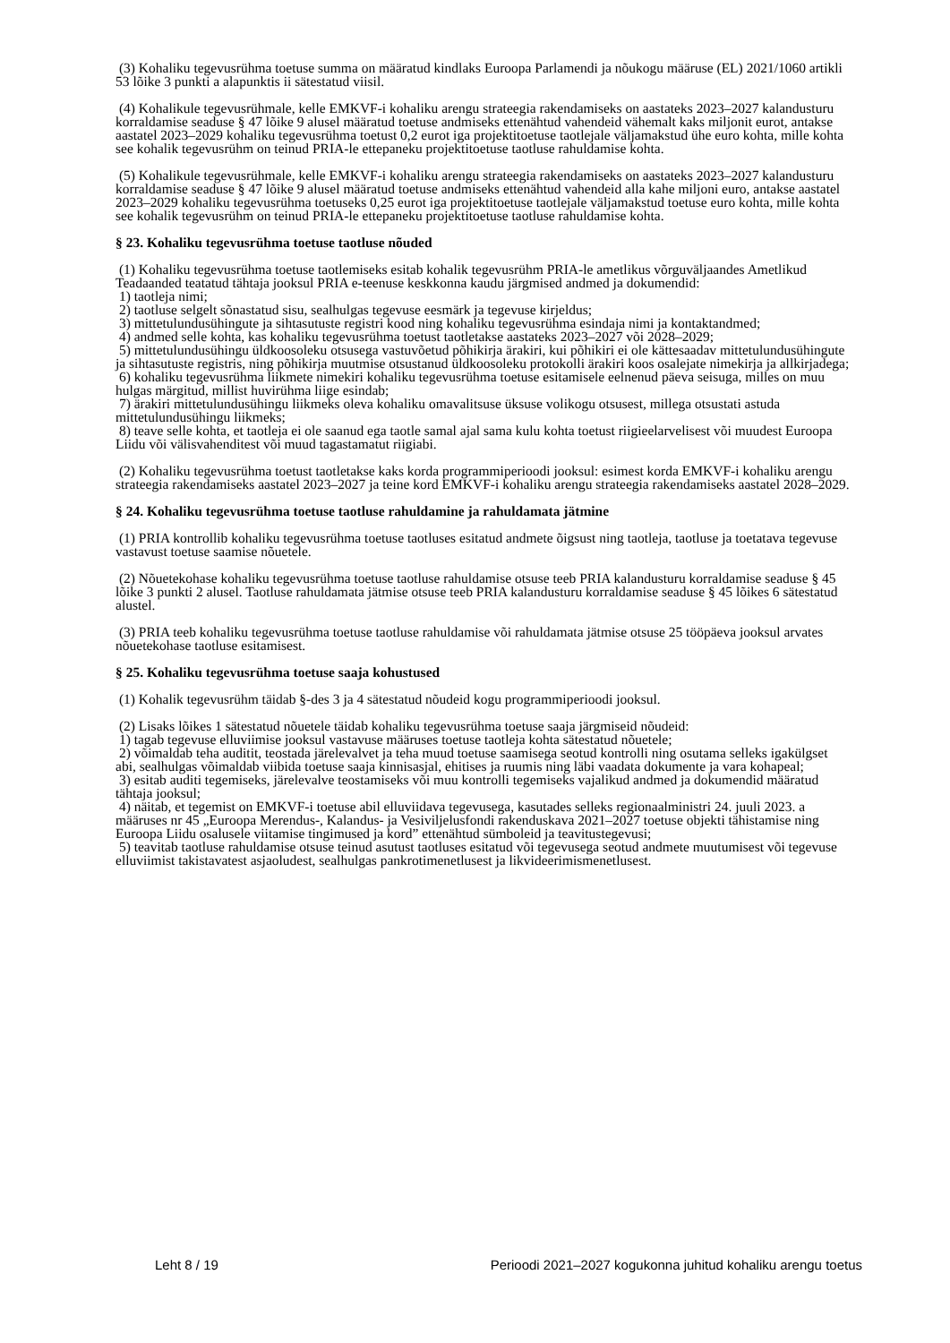(3) Kohaliku tegevusrühma toetuse summa on määratud kindlaks Euroopa Parlamendi ja nõukogu määruse (EL) 2021/1060 artikli 53 lõike 3 punkti a alapunktis ii sätestatud viisil.
(4) Kohalikule tegevusrühmale, kelle EMKVF-i kohaliku arengu strateegia rakendamiseks on aastateks 2023–2027 kalandusturu korraldamise seaduse § 47 lõike 9 alusel määratud toetuse andmiseks ettenähtud vahendeid vähemalt kaks miljonit eurot, antakse aastatel 2023–2029 kohaliku tegevusrühma toetust 0,2 eurot iga projektitoetuse taotlejale väljamakstud ühe euro kohta, mille kohta see kohalik tegevusrühm on teinud PRIA-le ettepaneku projektitoetuse taotluse rahuldamise kohta.
(5) Kohalikule tegevusrühmale, kelle EMKVF-i kohaliku arengu strateegia rakendamiseks on aastateks 2023–2027 kalandusturu korraldamise seaduse § 47 lõike 9 alusel määratud toetuse andmiseks ettenähtud vahendeid alla kahe miljoni euro, antakse aastatel 2023–2029 kohaliku tegevusrühma toetuseks 0,25 eurot iga projektitoetuse taotlejale väljamakstud toetuse euro kohta, mille kohta see kohalik tegevusrühm on teinud PRIA-le ettepaneku projektitoetuse taotluse rahuldamise kohta.
§ 23. Kohaliku tegevusrühma toetuse taotluse nõuded
(1) Kohaliku tegevusrühma toetuse taotlemiseks esitab kohalik tegevusrühm PRIA-le ametlikus võrguväljaandes Ametlikud Teadaanded teatatud tähtaja jooksul PRIA e-teenuse keskkonna kaudu järgmised andmed ja dokumendid:
1) taotleja nimi;
2) taotluse selgelt sõnastatud sisu, sealhulgas tegevuse eesmärk ja tegevuse kirjeldus;
3) mittetulundusühingute ja sihtasutuste registri kood ning kohaliku tegevusrühma esindaja nimi ja kontaktandmed;
4) andmed selle kohta, kas kohaliku tegevusrühma toetust taotletakse aastateks 2023–2027 või 2028–2029;
5) mittetulundusühingu üldkoosoleku otsusega vastuvõetud põhikirja ärakiri, kui põhikiri ei ole kättesaadav mittetulundusühingute ja sihtasutuste registris, ning põhikirja muutmise otsustanud üldkoosoleku protokolli ärakiri koos osalejate nimekirja ja allkirjadega;
6) kohaliku tegevusrühma liikmete nimekiri kohaliku tegevusrühma toetuse esitamisele eelnenud päeva seisuga, milles on muu hulgas märgitud, millist huvirühma liige esindab;
7) ärakiri mittetulundusühingu liikmeks oleva kohaliku omavalitsuse üksuse volikogu otsusest, millega otsustati astuda mittetulundusühingu liikmeks;
8) teave selle kohta, et taotleja ei ole saanud ega taotle samal ajal sama kulu kohta toetust riigieelarvelisest või muudest Euroopa Liidu või välisvahenditest või muud tagastamatut riigiabi.
(2) Kohaliku tegevusrühma toetust taotletakse kaks korda programmiperioodi jooksul: esimest korda EMKVF-i kohaliku arengu strateegia rakendamiseks aastatel 2023–2027 ja teine kord EMKVF-i kohaliku arengu strateegia rakendamiseks aastatel 2028–2029.
§ 24. Kohaliku tegevusrühma toetuse taotluse rahuldamine ja rahuldamata jätmine
(1) PRIA kontrollib kohaliku tegevusrühma toetuse taotluses esitatud andmete õigsust ning taotleja, taotluse ja toetatava tegevuse vastavust toetuse saamise nõuetele.
(2) Nõuetekohase kohaliku tegevusrühma toetuse taotluse rahuldamise otsuse teeb PRIA kalandusturu korraldamise seaduse § 45 lõike 3 punkti 2 alusel. Taotluse rahuldamata jätmise otsuse teeb PRIA kalandusturu korraldamise seaduse § 45 lõikes 6 sätestatud alustel.
(3) PRIA teeb kohaliku tegevusrühma toetuse taotluse rahuldamise või rahuldamata jätmise otsuse 25 tööpäeva jooksul arvates nõuetekohase taotluse esitamisest.
§ 25. Kohaliku tegevusrühma toetuse saaja kohustused
(1) Kohalik tegevusrühm täidab §-des 3 ja 4 sätestatud nõudeid kogu programmiperioodi jooksul.
(2) Lisaks lõikes 1 sätestatud nõuetele täidab kohaliku tegevusrühma toetuse saaja järgmiseid nõudeid:
1) tagab tegevuse elluviimise jooksul vastavuse määruses toetuse taotleja kohta sätestatud nõuetele;
2) võimaldab teha auditit, teostada järelevalvet ja teha muud toetuse saamisega seotud kontrolli ning osutama selleks igakülgset abi, sealhulgas võimaldab viibida toetuse saaja kinnisasjal, ehitises ja ruumis ning läbi vaadata dokumente ja vara kohapeal;
3) esitab auditi tegemiseks, järelevalve teostamiseks või muu kontrolli tegemiseks vajalikud andmed ja dokumendid määratud tähtaja jooksul;
4) näitab, et tegemist on EMKVF-i toetuse abil elluviidava tegevusega, kasutades selleks regionaalministri 24. juuli 2023. a määruses nr 45 „Euroopa Merendus-, Kalandus- ja Vesiviljelusfondi rakenduskava 2021–2027 toetuse objekti tähistamise ning Euroopa Liidu osalusele viitamise tingimused ja kord” ettenähtud sümboleid ja teavitustegevusi;
5) teavitab taotluse rahuldamise otsuse teinud asutust taotluses esitatud või tegevusega seotud andmete muutumisest või tegevuse elluviimist takistavatest asjaoludest, sealhulgas pankrotimenetlusest ja likvideerimismenetlusest.
Leht 8 / 19 Perioodi 2021–2027 kogukonna juhitud kohaliku arengu toetus